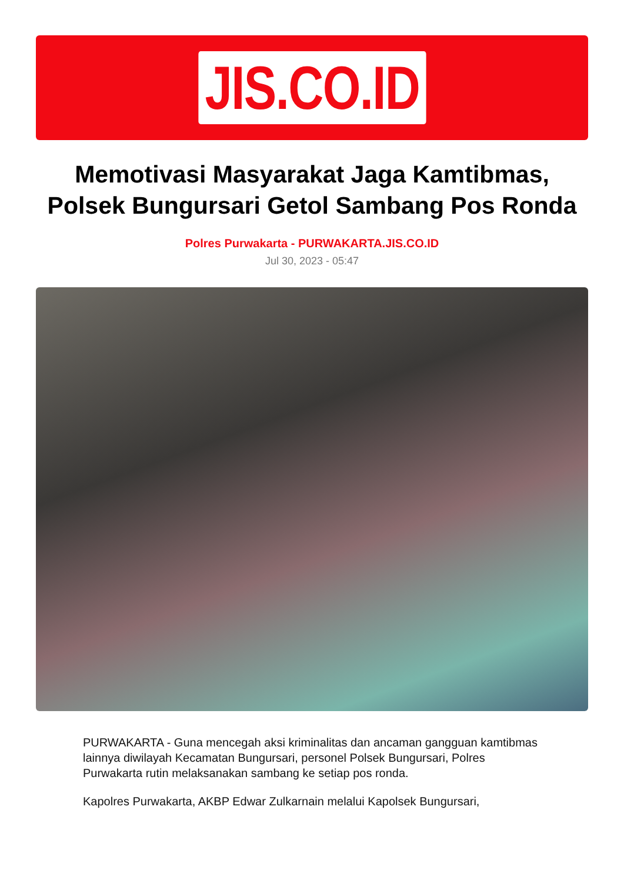JIS.CO.ID
Memotivasi Masyarakat Jaga Kamtibmas, Polsek Bungursari Getol Sambang Pos Ronda
Polres Purwakarta - PURWAKARTA.JIS.CO.ID
Jul 30, 2023 - 05:47
PURWAKARTA - Guna mencegah aksi kriminalitas dan ancaman gangguan kamtibmas lainnya diwilayah Kecamatan Bungursari, personel Polsek Bungursari, Polres Purwakarta rutin melaksanakan sambang ke setiap pos ronda.
Kapolres Purwakarta, AKBP Edwar Zulkarnain melalui Kapolsek Bungursari,